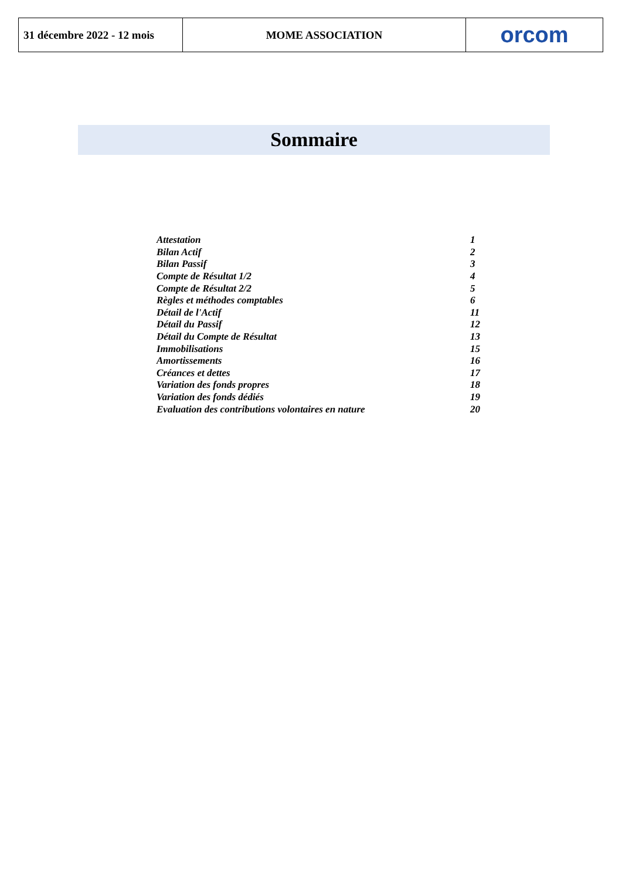| 31 décembre 2022 - 12 mois | MOME ASSOCIATION | orcom |
Sommaire
| Attestation | 1 |
| Bilan Actif | 2 |
| Bilan Passif | 3 |
| Compte de Résultat 1/2 | 4 |
| Compte de Résultat 2/2 | 5 |
| Règles et méthodes comptables | 6 |
| Détail de l'Actif | 11 |
| Détail du Passif | 12 |
| Détail du Compte de Résultat | 13 |
| Immobilisations | 15 |
| Amortissements | 16 |
| Créances et dettes | 17 |
| Variation des fonds propres | 18 |
| Variation des fonds dédiés | 19 |
| Evaluation des contributions volontaires en nature | 20 |